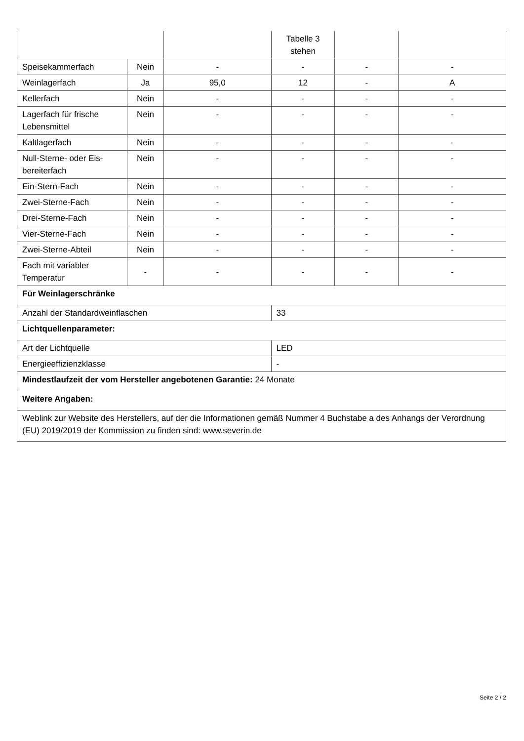| | | | Tabelle 3 stehen | | |
| Speisekammerfach | Nein | - | - | - | - |
| Weinlagerfach | Ja | 95,0 | 12 | - | A |
| Kellerfach | Nein | - | - | - | - |
| Lagerfach für frische Lebensmittel | Nein | - | - | - | - |
| Kaltlagerfach | Nein | - | - | - | - |
| Null-Sterne- oder Eis-bereiterfach | Nein | - | - | - | - |
| Ein-Stern-Fach | Nein | - | - | - | - |
| Zwei-Sterne-Fach | Nein | - | - | - | - |
| Drei-Sterne-Fach | Nein | - | - | - | - |
| Vier-Sterne-Fach | Nein | - | - | - | - |
| Zwei-Sterne-Abteil | Nein | - | - | - | - |
| Fach mit variabler Temperatur | - | - | - | - | - |
| Für Weinlagerschränke | | | | | |
| Anzahl der Standardweinflaschen | | | 33 | | |
| Lichtquellenparameter: | | | | | |
| Art der Lichtquelle | | | LED | | |
| Energieeffizienzklasse | | | - | | |
| Mindestlaufzeit der vom Hersteller angebotenen Garantie: 24 Monate | | | | | |
| Weitere Angaben: | | | | | |
| Weblink zur Website des Herstellers, auf der die Informationen gemäß Nummer 4 Buchstabe a des Anhangs der Verordnung (EU) 2019/2019 der Kommission zu finden sind: www.severin.de | | | | | |
Seite 2 / 2